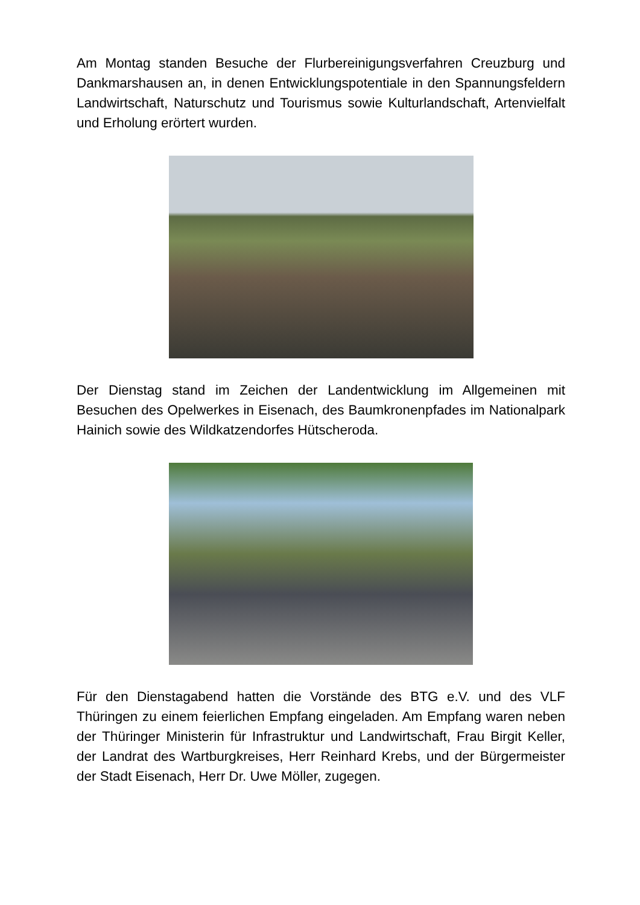Am Montag standen Besuche der Flurbereinigungsverfahren Creuzburg und Dankmarshausen an, in denen Entwicklungspotentiale in den Spannungsfeldern Landwirtschaft, Naturschutz und Tourismus sowie Kulturlandschaft, Artenvielfalt und Erholung erörtert wurden.
Der Dienstag stand im Zeichen der Landentwicklung im Allgemeinen mit Besuchen des Opelwerkes in Eisenach, des Baumkronenpfades im Nationalpark Hainich sowie des Wildkatzendorfes Hütscheroda.
Für den Dienstagabend hatten die Vorstände des BTG e.V. und des VLF Thüringen zu einem feierlichen Empfang eingeladen. Am Empfang waren neben der Thüringer Ministerin für Infrastruktur und Landwirtschaft, Frau Birgit Keller, der Landrat des Wartburgkreises, Herr Reinhard Krebs, und der Bürgermeister der Stadt Eisenach, Herr Dr. Uwe Möller, zugegen.